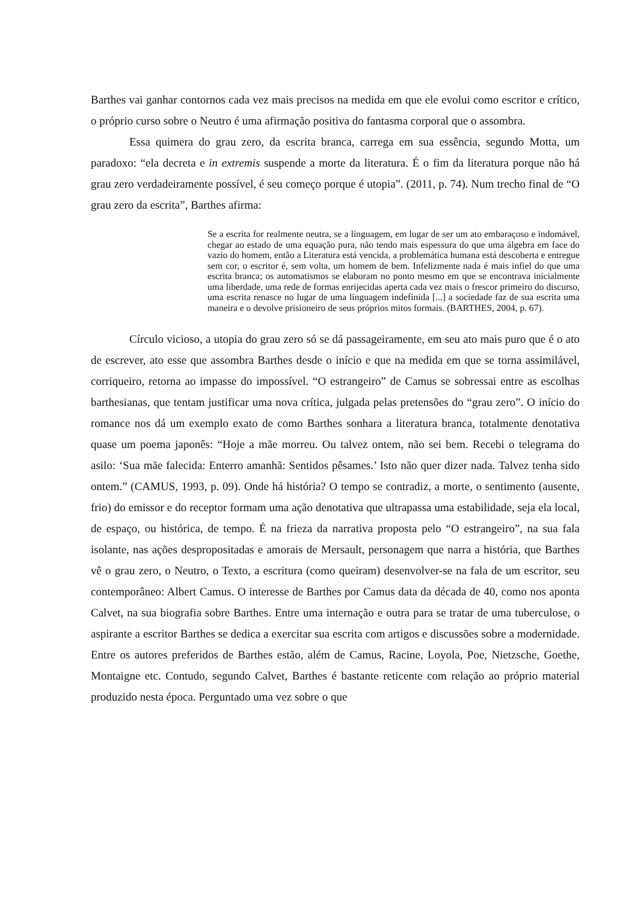Barthes vai ganhar contornos cada vez mais precisos na medida em que ele evolui como escritor e crítico, o próprio curso sobre o Neutro é uma afirmação positiva do fantasma corporal que o assombra.
Essa quimera do grau zero, da escrita branca, carrega em sua essência, segundo Motta, um paradoxo: “ela decreta e in extremis suspende a morte da literatura. É o fim da literatura porque não há grau zero verdadeiramente possível, é seu começo porque é utopia”. (2011, p. 74). Num trecho final de “O grau zero da escrita”, Barthes afirma:
Se a escrita for realmente neutra, se a linguagem, em lugar de ser um ato embaraçoso e indomável, chegar ao estado de uma equação pura, não tendo mais espessura do que uma álgebra em face do vazio do homem, então a Literatura está vencida, a problemática humana está descoberta e entregue sem cor, o escritor é, sem volta, um homem de bem. Infelizmente nada é mais infiel do que uma escrita branca; os automatismos se elaboram no ponto mesmo em que se encontrava inicialmente uma liberdade, uma rede de formas enrijecidas aperta cada vez mais o frescor primeiro do discurso, uma escrita renasce no lugar de uma linguagem indefinida [...] a sociedade faz de sua escrita uma maneira e o devolve prisioneiro de seus próprios mitos formais. (BARTHES, 2004, p. 67).
Círculo vicioso, a utopia do grau zero só se dá passageiramente, em seu ato mais puro que é o ato de escrever, ato esse que assombra Barthes desde o início e que na medida em que se torna assimilável, corriqueiro, retorna ao impasse do impossível. “O estrangeiro” de Camus se sobressai entre as escolhas barthesianas, que tentam justificar uma nova crítica, julgada pelas pretensões do “grau zero”. O início do romance nos dá um exemplo exato de como Barthes sonhara a literatura branca, totalmente denotativa quase um poema japonês: “Hoje a mãe morreu. Ou talvez ontem, não sei bem. Recebi o telegrama do asilo: ‘Sua mãe falecida: Enterro amanhã: Sentidos pêsames.’ Isto não quer dizer nada. Talvez tenha sido ontem.” (CAMUS, 1993, p. 09). Onde há história? O tempo se contradiz, a morte, o sentimento (ausente, frio) do emissor e do receptor formam uma ação denotativa que ultrapassa uma estabilidade, seja ela local, de espaço, ou histórica, de tempo. É na frieza da narrativa proposta pelo “O estrangeiro”, na sua fala isolante, nas ações despropositadas e amorais de Mersault, personagem que narra a história, que Barthes vê o grau zero, o Neutro, o Texto, a escritura (como queiram) desenvolver-se na fala de um escritor, seu contemporâneo: Albert Camus. O interesse de Barthes por Camus data da década de 40, como nos aponta Calvet, na sua biografia sobre Barthes. Entre uma internação e outra para se tratar de uma tuberculose, o aspirante a escritor Barthes se dedica a exercitar sua escrita com artigos e discussões sobre a modernidade. Entre os autores preferidos de Barthes estão, além de Camus, Racine, Loyola, Poe, Nietzsche, Goethe, Montaigne etc. Contudo, segundo Calvet, Barthes é bastante reticente com relação ao próprio material produzido nesta época. Perguntado uma vez sobre o que